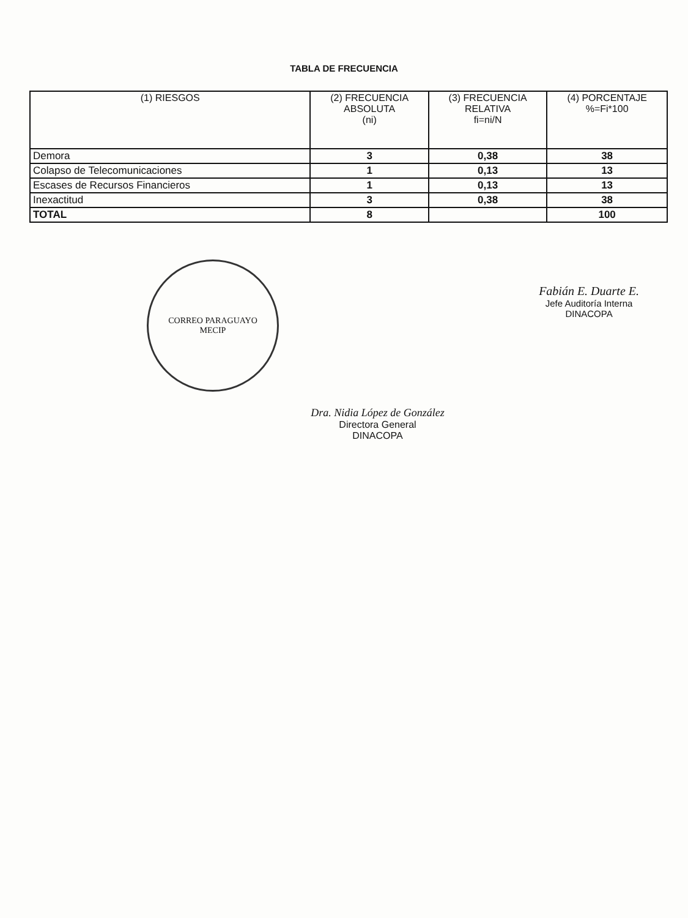TABLA DE FRECUENCIA
| (1) RIESGOS | (2) FRECUENCIA ABSOLUTA (ni) | (3) FRECUENCIA RELATIVA fi=ni/N | (4) PORCENTAJE %=Fi*100 |
| --- | --- | --- | --- |
| Demora | 3 | 0,38 | 38 |
| Colapso de Telecomunicaciones | 1 | 0,13 | 13 |
| Escases de Recursos Financieros | 1 | 0,13 | 13 |
| Inexactitud | 3 | 0,38 | 38 |
| TOTAL | 8 | | 100 |
CORREO PARAGUAYO
MECIP
Fabián E. Duarte E.
Jefe Auditoría Interna
DINACOPA
Dra. Nidia López de González
Directora General
DINACOPA